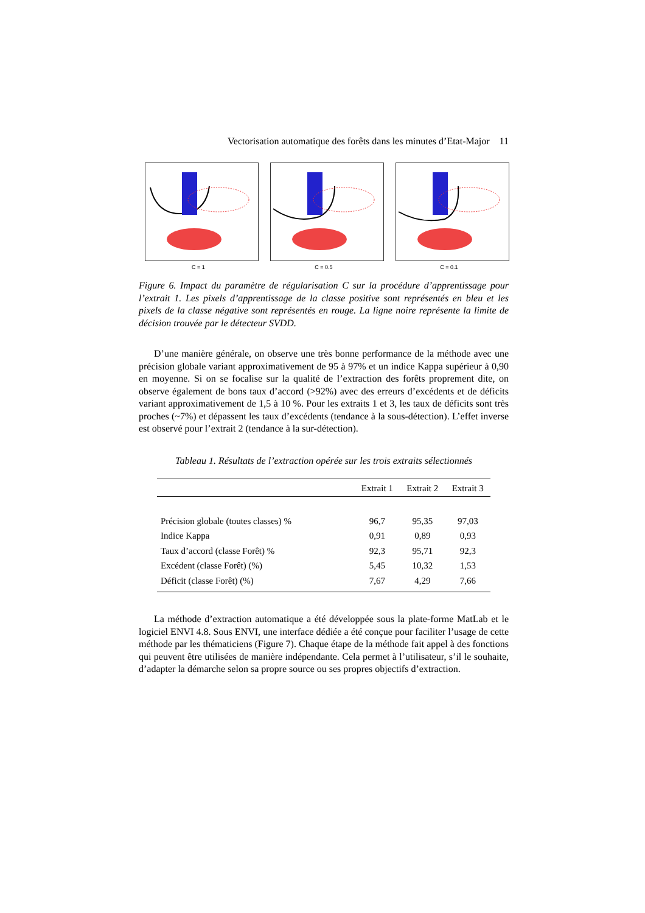Vectorisation automatique des forêts dans les minutes d’Etat-Major 11
C = 1 C = 0.5 C = 0.1
Figure 6. Impact du paramètre de régularisation C sur la procédure d’apprentissage pour l’extrait 1. Les pixels d’apprentissage de la classe positive sont représentés en bleu et les pixels de la classe négative sont représentés en rouge. La ligne noire représente la limite de décision trouvée par le détecteur SVDD.
D’une manière générale, on observe une très bonne performance de la méthode avec une précision globale variant approximativement de 95 à 97% et un indice Kappa supérieur à 0,90 en moyenne. Si on se focalise sur la qualité de l’extraction des forêts proprement dite, on observe également de bons taux d’accord (>92%) avec des erreurs d’excédents et de déficits variant approximativement de 1,5 à 10 %. Pour les extraits 1 et 3, les taux de déficits sont très proches (~7%) et dépassent les taux d’excédents (tendance à la sous-détection). L’effet inverse est observé pour l’extrait 2 (tendance à la sur-détection).
Tableau 1. Résultats de l’extraction opérée sur les trois extraits sélectionnés
| | Extrait 1 | Extrait 2 | Extrait 3 |
| --- | --- | --- | --- |
| Précision globale (toutes classes) % | 96,7 | 95,35 | 97,03 |
| Indice Kappa | 0,91 | 0,89 | 0,93 |
| Taux d’accord (classe Forêt) % | 92,3 | 95,71 | 92,3 |
| Excédent (classe Forêt) (%) | 5,45 | 10,32 | 1,53 |
| Déficit (classe Forêt) (%) | 7,67 | 4,29 | 7,66 |
La méthode d’extraction automatique a été développée sous la plate-forme MatLab et le logiciel ENVI 4.8. Sous ENVI, une interface dédiée a été conçue pour faciliter l’usage de cette méthode par les thématiciens (Figure 7). Chaque étape de la méthode fait appel à des fonctions qui peuvent être utilisées de manière indépendante. Cela permet à l’utilisateur, s’il le souhaite, d’adapter la démarche selon sa propre source ou ses propres objectifs d’extraction.